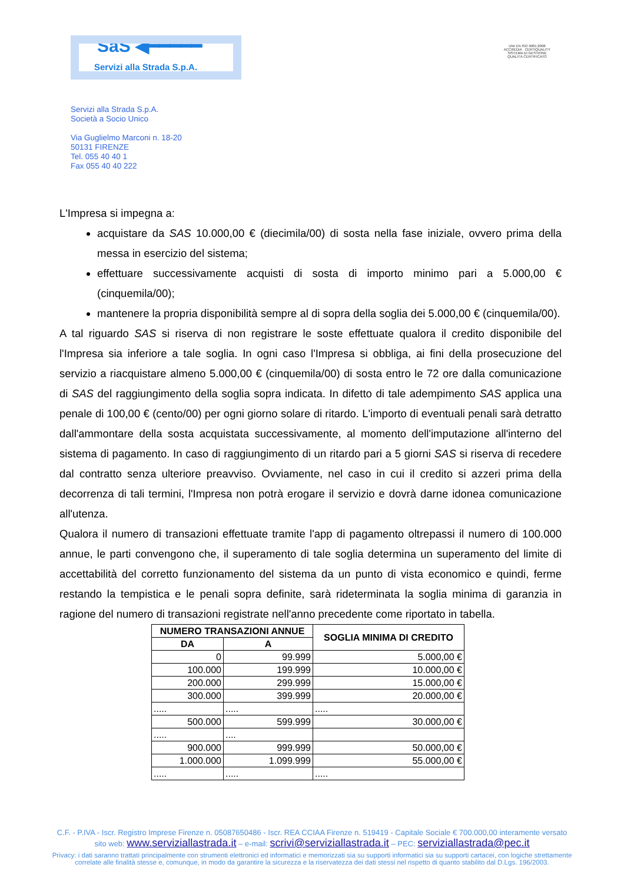SaS ◀━━━━━
Servizi alla Strada S.p.A.
UNI EN ISO 9001:2008
ACCREDIA CERTIQUALITY
SISTEMA DI GESTIONE
QUALITÀ CERTIFICATO
Servizi alla Strada S.p.A.
Società a Socio Unico
Via Guglielmo Marconi n. 18-20
50131 FIRENZE
Tel. 055 40 40 1
Fax 055 40 40 222
L'Impresa si impegna a:
acquistare da SAS 10.000,00 € (diecimila/00) di sosta nella fase iniziale, ovvero prima della messa in esercizio del sistema;
effettuare successivamente acquisti di sosta di importo minimo pari a 5.000,00 € (cinquemila/00);
mantenere la propria disponibilità sempre al di sopra della soglia dei 5.000,00 € (cinquemila/00).
A tal riguardo SAS si riserva di non registrare le soste effettuate qualora il credito disponibile del l'Impresa sia inferiore a tale soglia. In ogni caso l'Impresa si obbliga, ai fini della prosecuzione del servizio a riacquistare almeno 5.000,00 € (cinquemila/00) di sosta entro le 72 ore dalla comunicazione di SAS del raggiungimento della soglia sopra indicata. In difetto di tale adempimento SAS applica una penale di 100,00 € (cento/00) per ogni giorno solare di ritardo. L'importo di eventuali penali sarà detratto dall'ammontare della sosta acquistata successivamente, al momento dell'imputazione all'interno del sistema di pagamento. In caso di raggiungimento di un ritardo pari a 5 giorni SAS si riserva di recedere dal contratto senza ulteriore preavviso. Ovviamente, nel caso in cui il credito si azzeri prima della decorrenza di tali termini, l'Impresa non potrà erogare il servizio e dovrà darne idonea comunicazione all'utenza.
Qualora il numero di transazioni effettuate tramite l'app di pagamento oltrepassi il numero di 100.000 annue, le parti convengono che, il superamento di tale soglia determina un superamento del limite di accettabilità del corretto funzionamento del sistema da un punto di vista economico e quindi, ferme restando la tempistica e le penali sopra definite, sarà rideterminata la soglia minima di garanzia in ragione del numero di transazioni registrate nell'anno precedente come riportato in tabella.
| NUMERO TRANSAZIONI ANNUE | | SOGLIA MINIMA DI CREDITO |
| --- | --- | --- |
| DA | A | |
| 0 | 99.999 | 5.000,00 € |
| 100.000 | 199.999 | 10.000,00 € |
| 200.000 | 299.999 | 15.000,00 € |
| 300.000 | 399.999 | 20.000,00 € |
| ..... | ..... | ..... |
| 500.000 | 599.999 | 30.000,00 € |
| ..... | .... | |
| 900.000 | 999.999 | 50.000,00 € |
| 1.000.000 | 1.099.999 | 55.000,00 € |
| ..... | ..... | ..... |
C.F. - P.IVA - Iscr. Registro Imprese Firenze n. 05087650486 - Iscr. REA CCIAA Firenze n. 519419 - Capitale Sociale € 700.000,00 interamente versato
sito web: www.serviziallastrada.it – e-mail: scrivi@serviziallastrada.it – PEC: serviziallastrada@pec.it
Privacy: i dati saranno trattati principalmente con strumenti elettronici ed informatici e memorizzati sia su supporti informatici sia su supporti cartacei, con logiche strettamente
correlate alle finalità stesse e, comunque, in modo da garantire la sicurezza e la riservatezza dei dati stessi nel rispetto di quanto stabilito dal D.Lgs. 196/2003.